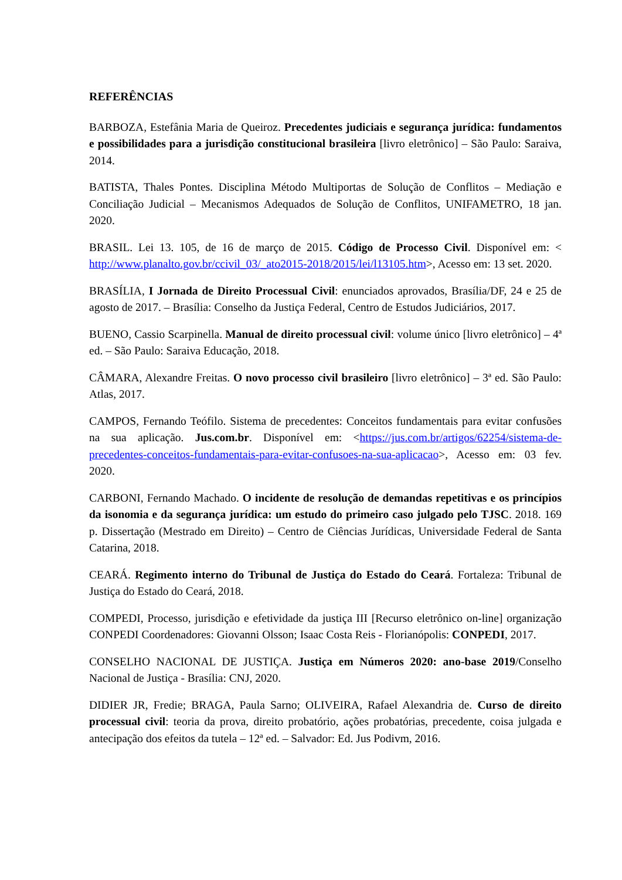REFERÊNCIAS
BARBOZA, Estefânia Maria de Queiroz. Precedentes judiciais e segurança jurídica: fundamentos e possibilidades para a jurisdição constitucional brasileira [livro eletrônico] – São Paulo: Saraiva, 2014.
BATISTA, Thales Pontes. Disciplina Método Multiportas de Solução de Conflitos – Mediação e Conciliação Judicial – Mecanismos Adequados de Solução de Conflitos, UNIFAMETRO, 18 jan. 2020.
BRASIL. Lei 13. 105, de 16 de março de 2015. Código de Processo Civil. Disponível em: < http://www.planalto.gov.br/ccivil_03/_ato2015-2018/2015/lei/l13105.htm>, Acesso em: 13 set. 2020.
BRASÍLIA, I Jornada de Direito Processual Civil: enunciados aprovados, Brasília/DF, 24 e 25 de agosto de 2017. – Brasília: Conselho da Justiça Federal, Centro de Estudos Judiciários, 2017.
BUENO, Cassio Scarpinella. Manual de direito processual civil: volume único [livro eletrônico] – 4ª ed. – São Paulo: Saraiva Educação, 2018.
CÂMARA, Alexandre Freitas. O novo processo civil brasileiro [livro eletrônico] – 3ª ed. São Paulo: Atlas, 2017.
CAMPOS, Fernando Teófilo. Sistema de precedentes: Conceitos fundamentais para evitar confusões na sua aplicação. Jus.com.br. Disponível em: <https://jus.com.br/artigos/62254/sistema-de-precedentes-conceitos-fundamentais-para-evitar-confusoes-na-sua-aplicacao>, Acesso em: 03 fev. 2020.
CARBONI, Fernando Machado. O incidente de resolução de demandas repetitivas e os princípios da isonomia e da segurança jurídica: um estudo do primeiro caso julgado pelo TJSC. 2018. 169 p. Dissertação (Mestrado em Direito) – Centro de Ciências Jurídicas, Universidade Federal de Santa Catarina, 2018.
CEARÁ. Regimento interno do Tribunal de Justiça do Estado do Ceará. Fortaleza: Tribunal de Justiça do Estado do Ceará, 2018.
COMPEDI, Processo, jurisdição e efetividade da justiça III [Recurso eletrônico on-line] organização CONPEDI Coordenadores: Giovanni Olsson; Isaac Costa Reis - Florianópolis: CONPEDI, 2017.
CONSELHO NACIONAL DE JUSTIÇA. Justiça em Números 2020: ano-base 2019/Conselho Nacional de Justiça - Brasília: CNJ, 2020.
DIDIER JR, Fredie; BRAGA, Paula Sarno; OLIVEIRA, Rafael Alexandria de. Curso de direito processual civil: teoria da prova, direito probatório, ações probatórias, precedente, coisa julgada e antecipação dos efeitos da tutela – 12ª ed. – Salvador: Ed. Jus Podivm, 2016.